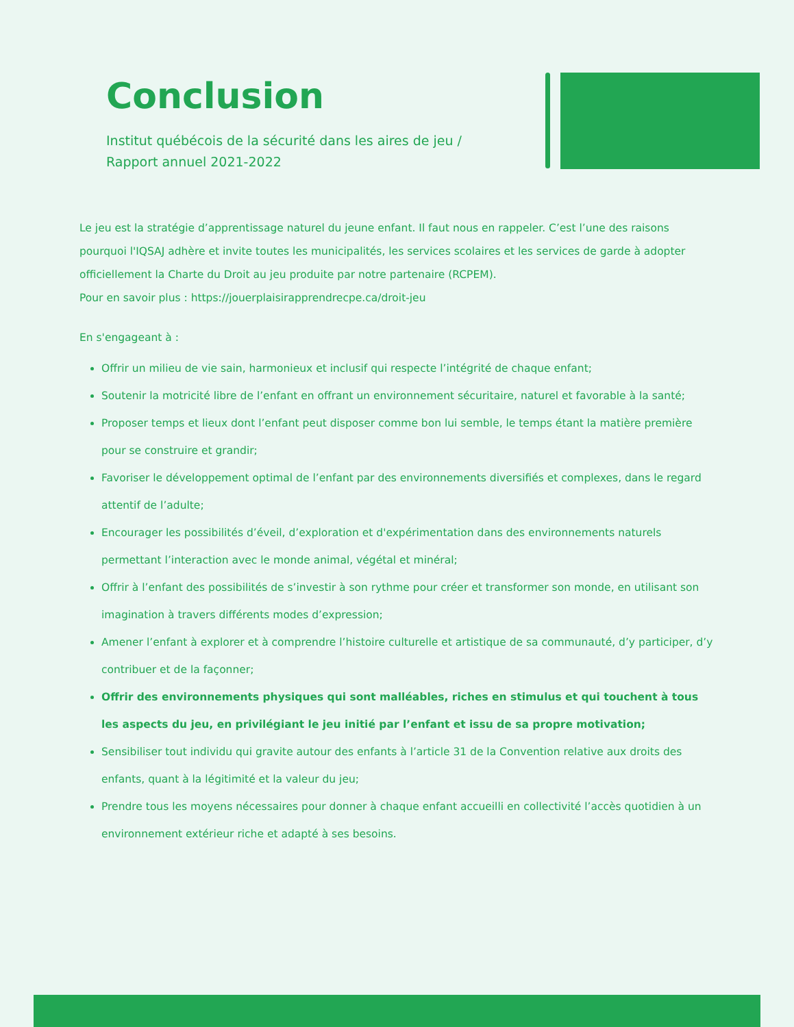Conclusion
Institut québécois de la sécurité dans les aires de jeu / Rapport annuel 2021-2022
Le jeu est la stratégie d’apprentissage naturel du jeune enfant. Il faut nous en rappeler. C’est l’une des raisons pourquoi l'IQSAJ adhère et invite toutes les municipalités, les services scolaires et les services de garde à adopter officiellement la Charte du Droit au jeu produite par notre partenaire (RCPEM).
Pour en savoir plus : https://jouerplaisirapprendrecpe.ca/droit-jeu
En s'engageant à :
Offrir un milieu de vie sain, harmonieux et inclusif qui respecte l’intégrité de chaque enfant;
Soutenir la motricité libre de l’enfant en offrant un environnement sécuritaire, naturel et favorable à la santé;
Proposer temps et lieux dont l’enfant peut disposer comme bon lui semble, le temps étant la matière première pour se construire et grandir;
Favoriser le développement optimal de l’enfant par des environnements diversifiés et complexes, dans le regard attentif de l’adulte;
Encourager les possibilités d’éveil, d’exploration et d'expérimentation dans des environnements naturels permettant l’interaction avec le monde animal, végétal et minéral;
Offrir à l’enfant des possibilités de s’investir à son rythme pour créer et transformer son monde, en utilisant son imagination à travers différents modes d’expression;
Amener l’enfant à explorer et à comprendre l’histoire culturelle et artistique de sa communauté, d’y participer, d’y contribuer et de la façonner;
Offrir des environnements physiques qui sont malléables, riches en stimulus et qui touchent à tous les aspects du jeu, en privilégiant le jeu initié par l’enfant et issu de sa propre motivation;
Sensibiliser tout individu qui gravite autour des enfants à l’article 31 de la Convention relative aux droits des enfants, quant à la légitimité et la valeur du jeu;
Prendre tous les moyens nécessaires pour donner à chaque enfant accueilli en collectivité l’accès quotidien à un environnement extérieur riche et adapté à ses besoins.